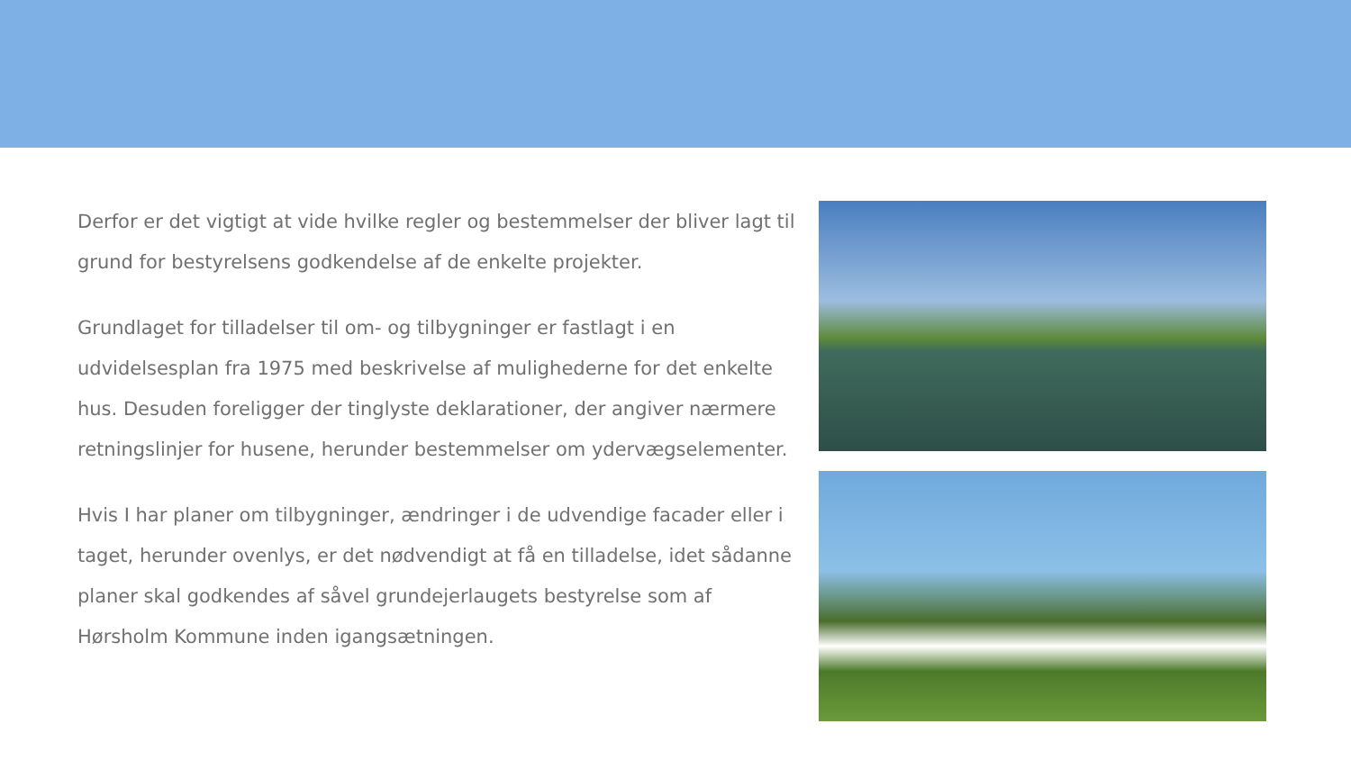Derfor er det vigtigt at vide hvilke regler og bestemmelser der bliver lagt til grund for bestyrelsens godkendelse af de enkelte projekter.
Grundlaget for tilladelser til om- og tilbygninger er fastlagt i en udvidelsesplan fra 1975 med beskrivelse af mulighederne for det enkelte hus. Desuden foreligger der tinglyste deklarationer, der angiver nærmere retningslinjer for husene, herunder bestemmelser om ydervægselementer.
Hvis I har planer om tilbygninger, ændringer i de udvendige facader eller i taget, herunder ovenlys, er det nødvendigt at få en tilladelse, idet sådanne planer skal godkendes af såvel grundejerlaugets bestyrelse som af Hørsholm Kommune inden igangsætningen.